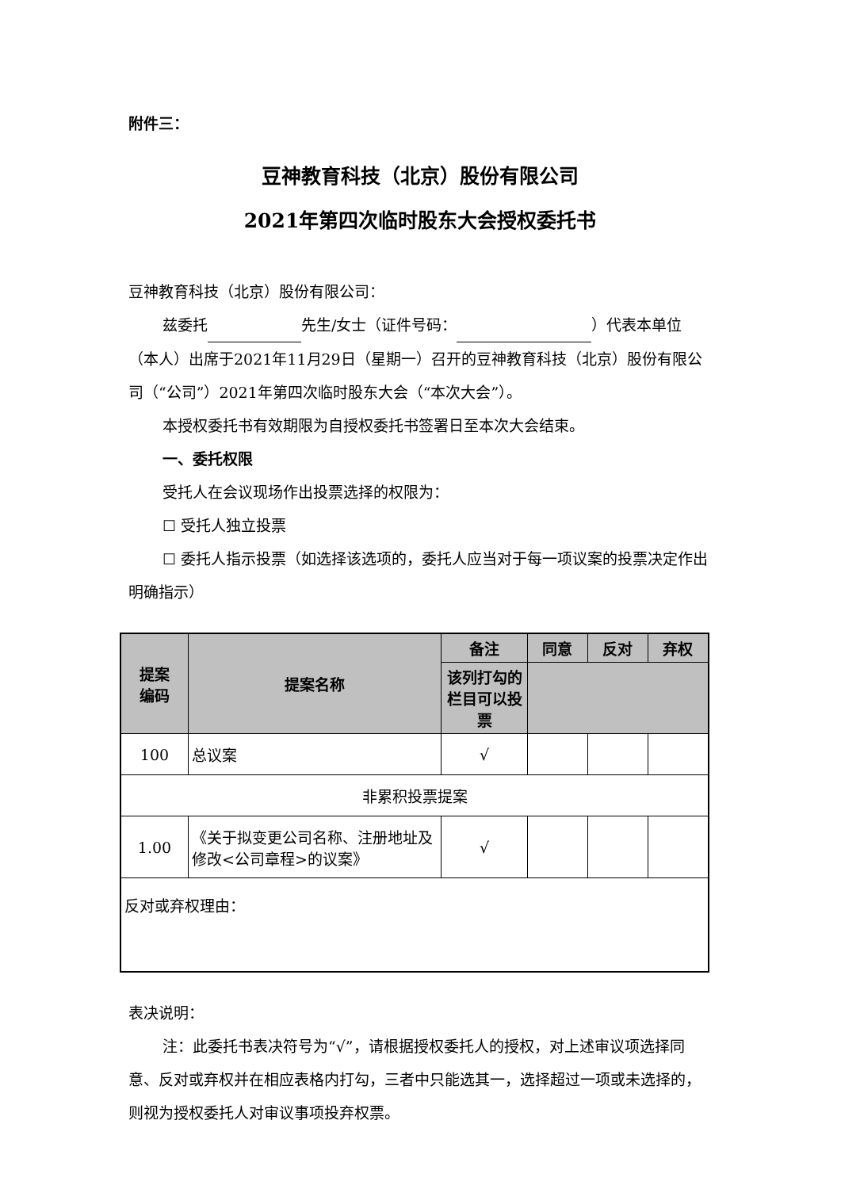附件三：
豆神教育科技（北京）股份有限公司
2021年第四次临时股东大会授权委托书
豆神教育科技（北京）股份有限公司：
兹委托 先生/女士（证件号码： ）代表本单位（本人）出席于2021年11月29日（星期一）召开的豆神教育科技（北京）股份有限公司（“公司”）2021年第四次临时股东大会（“本次大会”）。
本授权委托书有效期限为自授权委托书签署日至本次大会结束。
一、委托权限
受托人在会议现场作出投票选择的权限为：
☐ 受托人独立投票
☐ 委托人指示投票（如选择该选项的，委托人应当对于每一项议案的投票决定作出明确指示）
| 提案 编码 | 提案名称 | 备注 | 同意 | 反对 | 弃权 |
| --- | --- | --- | --- | --- | --- |
| | | 该列打勾的栏目可以投票 | | | |
| 100 | 总议案 | √ | | | |
| 非累积投票提案 | | | | | |
| 1.00 | 《关于拟变更公司名称、注册地址及修改<公司章程>的议案》 | √ | | | |
| 反对或弃权理由： | | | | | |
表决说明：
注：此委托书表决符号为“√”，请根据授权委托人的授权，对上述审议项选择同意、反对或弃权并在相应表格内打勾，三者中只能选其一，选择超过一项或未选择的，则视为授权委托人对审议事项投弃权票。